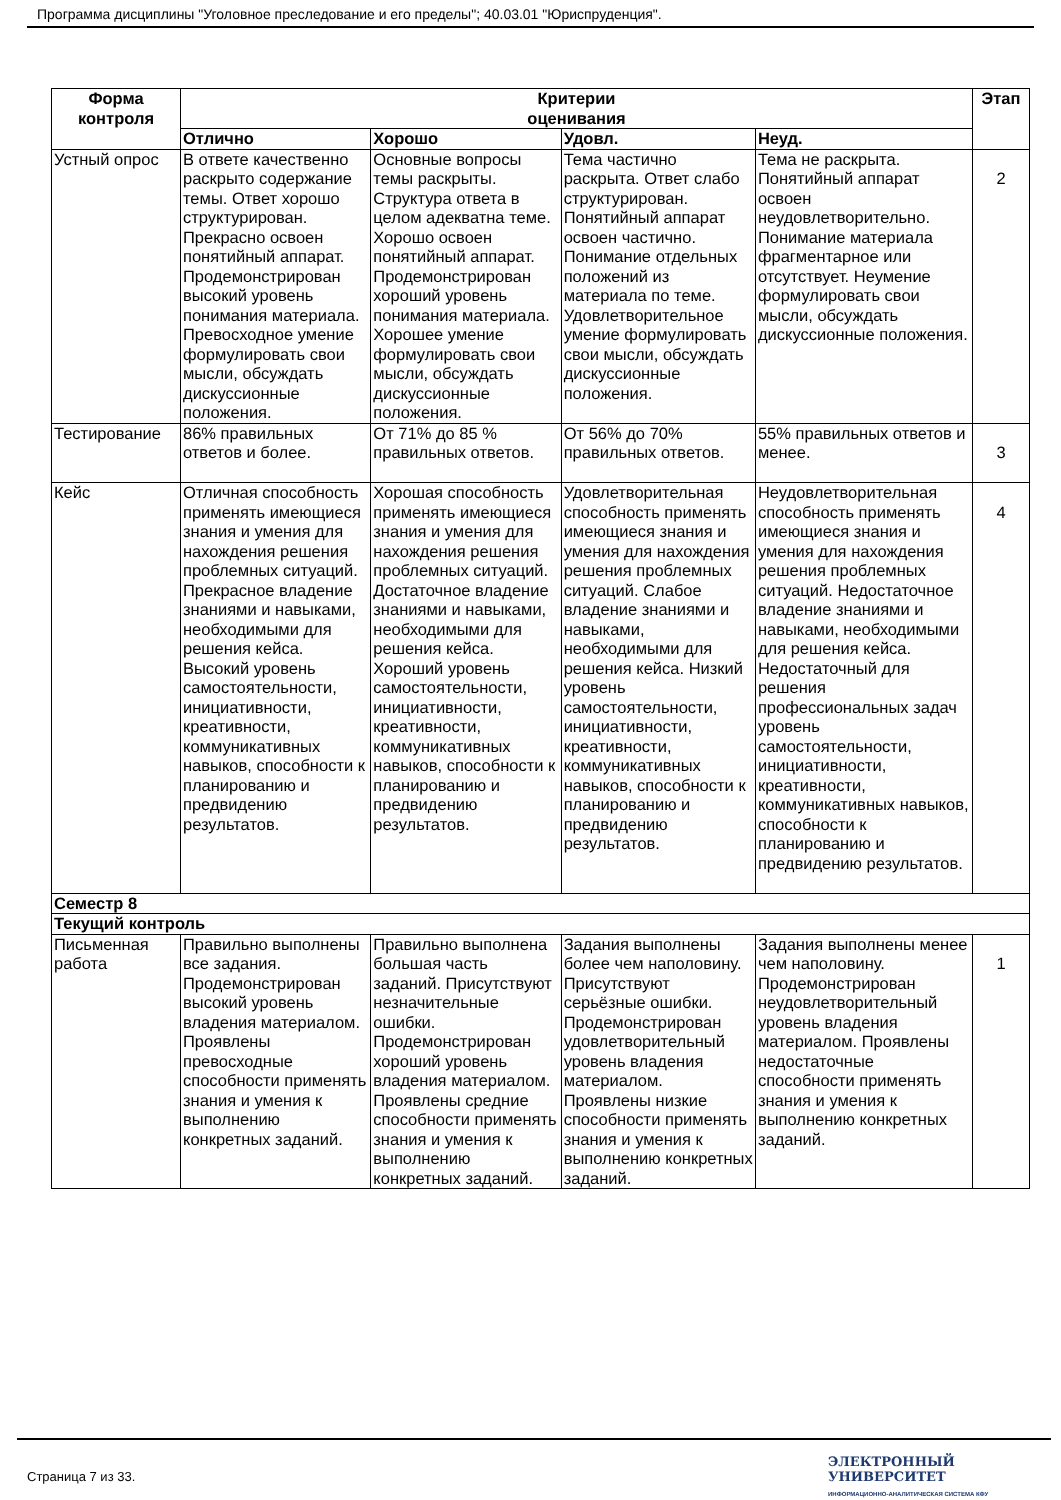Программа дисциплины "Уголовное преследование и его пределы"; 40.03.01 "Юриспруденция".
| Форма контроля | Критерии оценивания | | | | Этап |
| --- | --- | --- | --- | --- | --- |
| | Отлично | Хорошо | Удовл. | Неуд. | |
| Устный опрос | В ответе качественно раскрыто содержание темы. Ответ хорошо структурирован. Прекрасно освоен понятийный аппарат. Продемонстрирован высокий уровень понимания материала. Превосходное умение формулировать свои мысли, обсуждать дискуссионные положения. | Основные вопросы темы раскрыты. Структура ответа в целом адекватна теме. Хорошо освоен понятийный аппарат. Продемонстрирован хороший уровень понимания материала. Хорошее умение формулировать свои мысли, обсуждать дискуссионные положения. | Тема частично раскрыта. Ответ слабо структурирован. Понятийный аппарат освоен частично. Понимание отдельных положений из материала по теме. Удовлетворительное умение формулировать свои мысли, обсуждать дискуссионные положения. | Тема не раскрыта. Понятийный аппарат освоен неудовлетворительно. Понимание материала фрагментарное или отсутствует. Неумение формулировать свои мысли, обсуждать дискуссионные положения. | 2 |
| Тестирование | 86% правильных ответов и более. | От 71% до 85 % правильных ответов. | От 56% до 70% правильных ответов. | 55% правильных ответов и менее. | 3 |
| Кейс | Отличная способность применять имеющиеся знания и умения для нахождения решения проблемных ситуаций. Прекрасное владение знаниями и навыками, необходимыми для решения кейса. Высокий уровень самостоятельности, инициативности, креативности, коммуникативных навыков, способности к планированию и предвидению результатов. | Хорошая способность применять имеющиеся знания и умения для нахождения решения проблемных ситуаций. Достаточное владение знаниями и навыками, необходимыми для решения кейса. Хороший уровень самостоятельности, инициативности, креативности, коммуникативных навыков, способности к планированию и предвидению результатов. | Удовлетворительная способность применять имеющиеся знания и умения для нахождения решения проблемных ситуаций. Слабое владение знаниями и навыками, необходимыми для решения кейса. Низкий уровень самостоятельности, инициативности, креативности, коммуникативных навыков, способности к планированию и предвидению результатов. | Неудовлетворительная способность применять имеющиеся знания и умения для нахождения решения проблемных ситуаций. Недостаточное владение знаниями и навыками, необходимыми для решения кейса. Недостаточный для решения профессиональных задач уровень самостоятельности, инициативности, креативности, коммуникативных навыков, способности к планированию и предвидению результатов. | 4 |
| Семестр 8 | | | | | |
| Текущий контроль | | | | | |
| Письменная работа | Правильно выполнены все задания. Продемонстрирован высокий уровень владения материалом. Проявлены превосходные способности применять знания и умения к выполнению конкретных заданий. | Правильно выполнена большая часть заданий. Присутствуют незначительные ошибки. Продемонстрирован хороший уровень владения материалом. Проявлены средние способности применять знания и умения к выполнению конкретных заданий. | Задания выполнены более чем наполовину. Присутствуют серьёзные ошибки. Продемонстрирован удовлетворительный уровень владения материалом. Проявлены низкие способности применять знания и умения к выполнению конкретных заданий. | Задания выполнены менее чем наполовину. Продемонстрирован неудовлетворительный уровень владения материалом. Проявлены недостаточные способности применять знания и умения к выполнению конкретных заданий. | 1 |
Страница 7 из 33.
ЭЛЕКТРОННЫЙ
УНИВЕРСИТЕТ
ИНФОРМАЦИОННО-АНАЛИТИЧЕСКАЯ СИСТЕМА КФУ